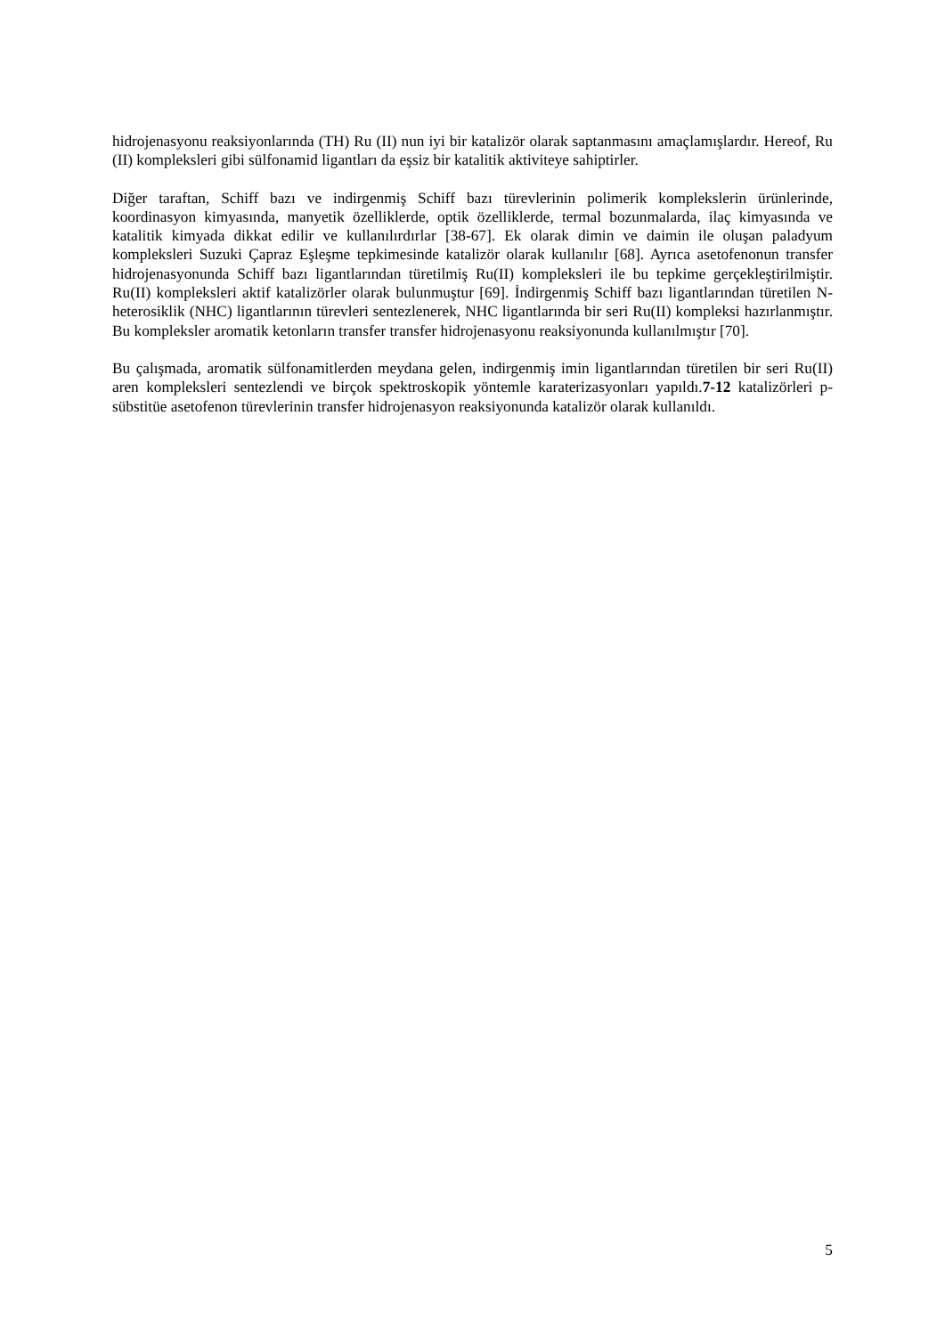hidrojenasyonu reaksiyonlarında (TH) Ru (II) nun iyi bir katalizör olarak saptanmasını amaçlamışlardır. Hereof, Ru (II) kompleksleri gibi sülfonamid ligantları da eşsiz bir katalitik aktiviteye sahiptirler.
Diğer taraftan, Schiff bazı ve indirgenmiş Schiff bazı türevlerinin polimerik komplekslerin ürünlerinde, koordinasyon kimyasında, manyetik özelliklerde, optik özelliklerde, termal bozunmalarda, ilaç kimyasında ve katalitik kimyada dikkat edilir ve kullanılırdırlar [38-67]. Ek olarak dimin ve daimin ile oluşan paladyum kompleksleri Suzuki Çapraz Eşleşme tepkimesinde katalizör olarak kullanılır [68]. Ayrıca asetofenonun transfer hidrojenasyonunda Schiff bazı ligantlarından türetilmiş Ru(II) kompleksleri ile bu tepkime gerçekleştirilmiştir. Ru(II) kompleksleri aktif katalizörler olarak bulunmuştur [69]. İndirgenmiş Schiff bazı ligantlarından türetilen N-heterosiklik (NHC) ligantlarının türevleri sentezlenerek, NHC ligantlarında bir seri Ru(II) kompleksi hazırlanmıştır. Bu kompleksler aromatik ketonların transfer transfer hidrojenasyonu reaksiyonunda kullanılmıştır [70].
Bu çalışmada, aromatik sülfonamitlerden meydana gelen, indirgenmiş imin ligantlarından türetilen bir seri Ru(II) aren kompleksleri sentezlendi ve birçok spektroskopik yöntemle karaterizasyonları yapıldı.7-12 katalizörleri p-sübstitüe asetofenon türevlerinin transfer hidrojenasyon reaksiyonunda katalizör olarak kullanıldı.
5